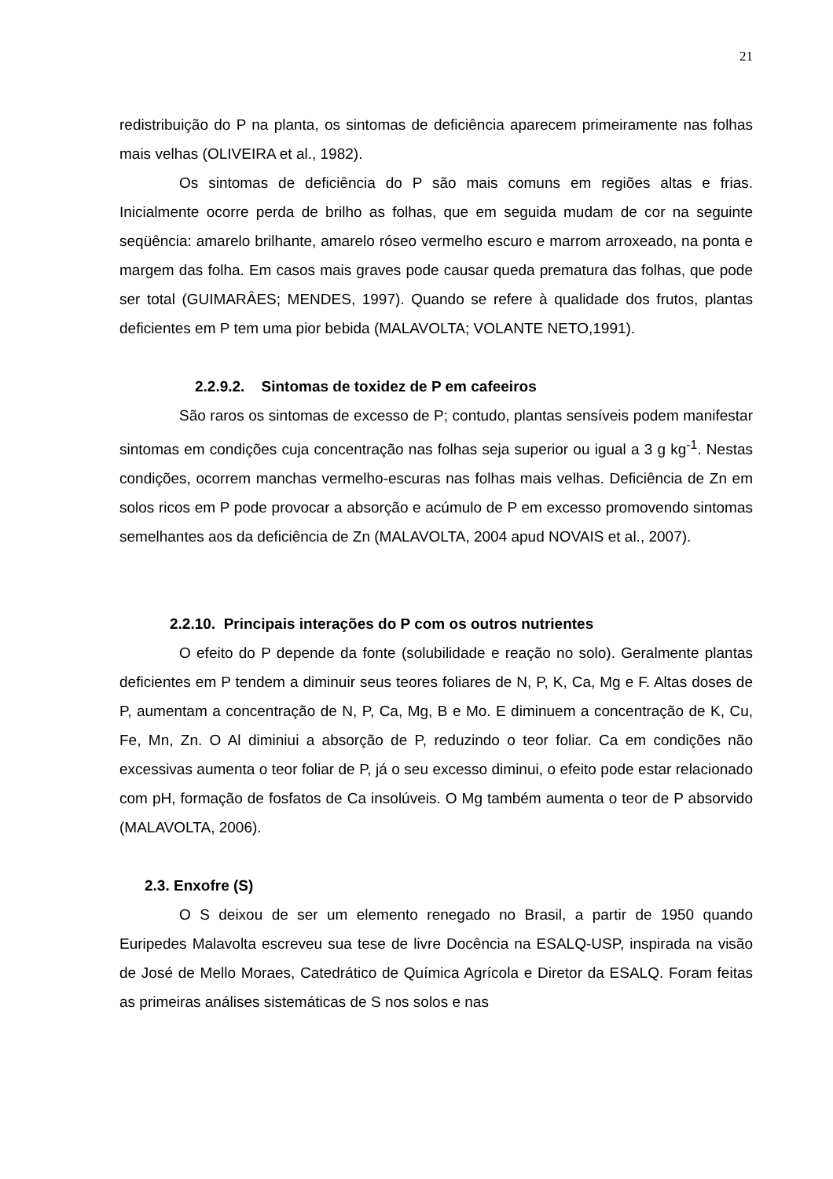21
redistribuição do P na planta, os sintomas de deficiência aparecem primeiramente nas folhas mais velhas (OLIVEIRA et al., 1982).
Os sintomas de deficiência do P são mais comuns em regiões altas e frias. Inicialmente ocorre perda de brilho as folhas, que em seguida mudam de cor na seguinte seqüência: amarelo brilhante, amarelo róseo vermelho escuro e marrom arroxeado, na ponta e margem das folha. Em casos mais graves pode causar queda prematura das folhas, que pode ser total (GUIMARÂES; MENDES, 1997). Quando se refere à qualidade dos frutos, plantas deficientes em P tem uma pior bebida (MALAVOLTA; VOLANTE NETO,1991).
2.2.9.2. Sintomas de toxidez de P em cafeeiros
São raros os sintomas de excesso de P; contudo, plantas sensíveis podem manifestar sintomas em condições cuja concentração nas folhas seja superior ou igual a 3 g kg<sup>-1</sup>. Nestas condições, ocorrem manchas vermelho-escuras nas folhas mais velhas. Deficiência de Zn em solos ricos em P pode provocar a absorção e acúmulo de P em excesso promovendo sintomas semelhantes aos da deficiência de Zn (MALAVOLTA, 2004 apud NOVAIS et al., 2007).
2.2.10. Principais interações do P com os outros nutrientes
O efeito do P depende da fonte (solubilidade e reação no solo). Geralmente plantas deficientes em P tendem a diminuir seus teores foliares de N, P, K, Ca, Mg e F. Altas doses de P, aumentam a concentração de N, P, Ca, Mg, B e Mo. E diminuem a concentração de K, Cu, Fe, Mn, Zn. O Al diminiui a absorção de P, reduzindo o teor foliar. Ca em condições não excessivas aumenta o teor foliar de P, já o seu excesso diminui, o efeito pode estar relacionado com pH, formação de fosfatos de Ca insolúveis. O Mg também aumenta o teor de P absorvido (MALAVOLTA, 2006).
2.3. Enxofre (S)
O S deixou de ser um elemento renegado no Brasil, a partir de 1950 quando Euripedes Malavolta escreveu sua tese de livre Docência na ESALQ-USP, inspirada na visão de José de Mello Moraes, Catedrático de Química Agrícola e Diretor da ESALQ. Foram feitas as primeiras análises sistemáticas de S nos solos e nas